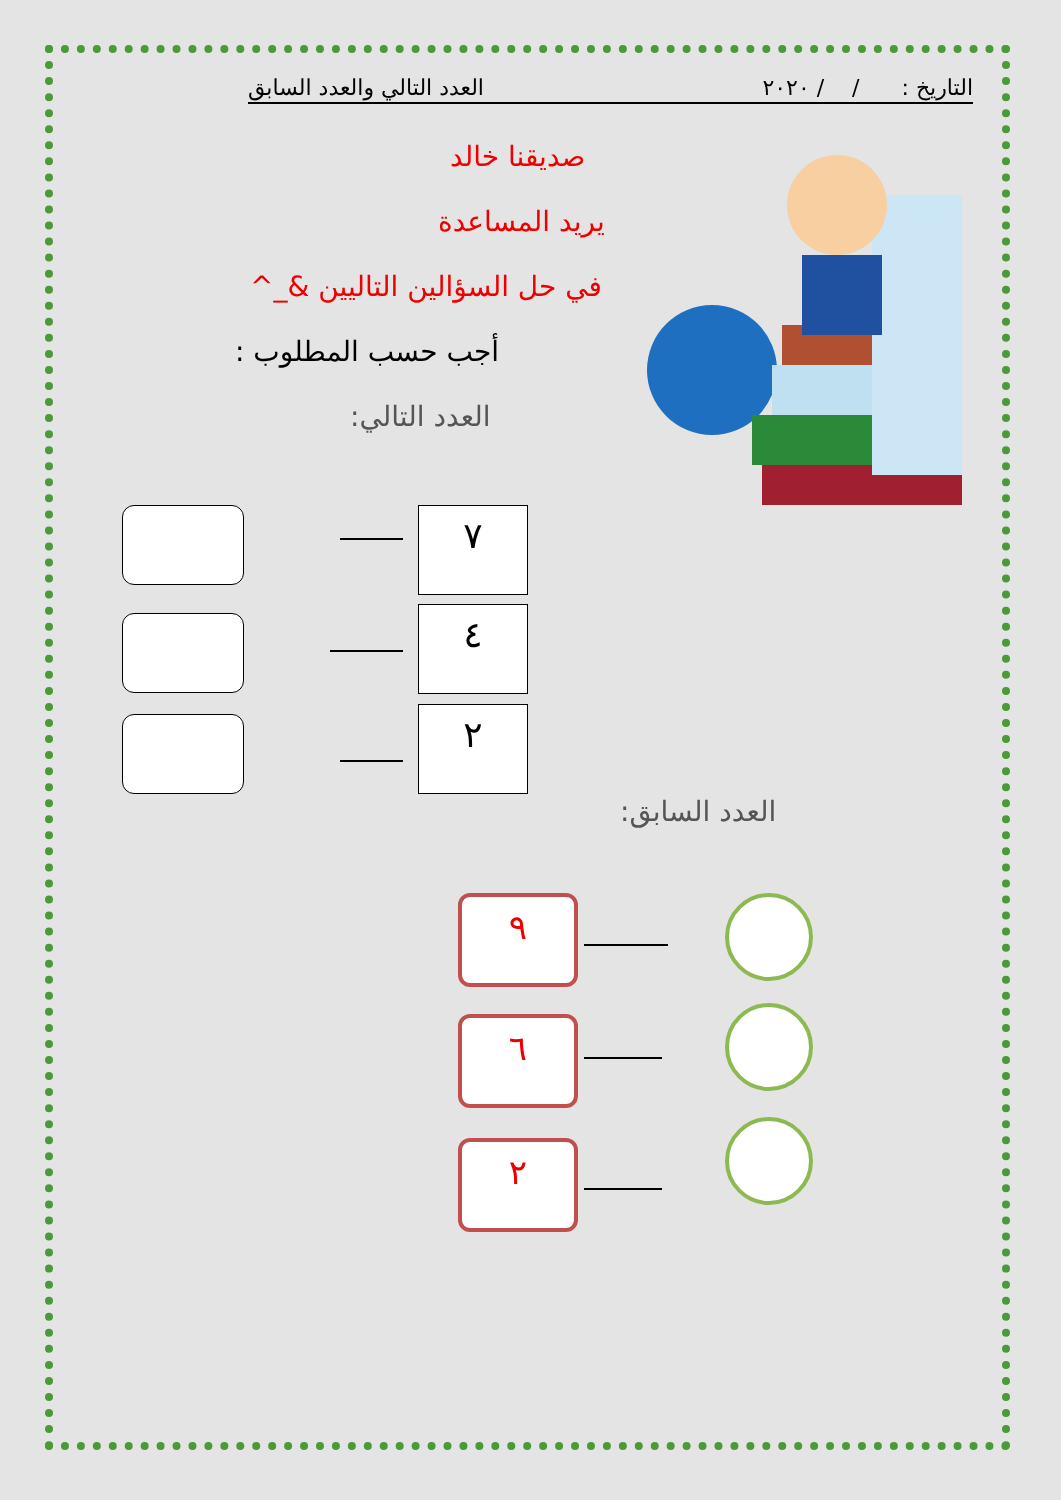التاريخ : / / ٢٠٢٠ العدد التالي والعدد السابق
صديقنا خالد
يريد المساعدة
في حل السؤالين التاليين &_^
أجب حسب المطلوب :
العدد التالي:
٧
٤
٢
العدد السابق:
٩
٦
٢